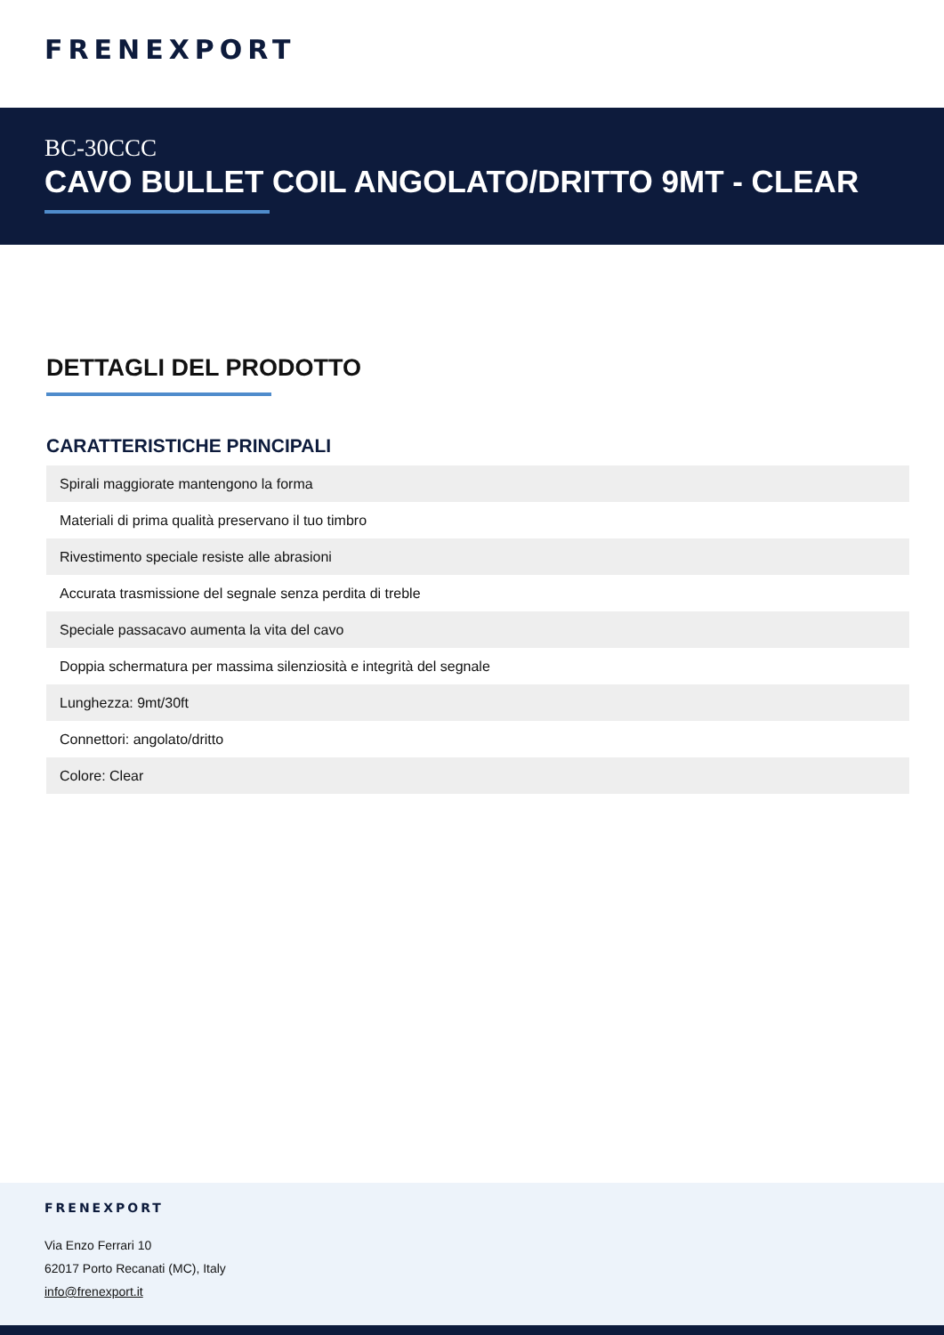FRENEXPORT
BC-30CCC
CAVO BULLET COIL ANGOLATO/DRITTO 9MT - CLEAR
DETTAGLI DEL PRODOTTO
CARATTERISTICHE PRINCIPALI
| Spirali maggiorate mantengono la forma |
| Materiali di prima qualità preservano il tuo timbro |
| Rivestimento speciale resiste alle abrasioni |
| Accurata trasmissione del segnale senza perdita di treble |
| Speciale passacavo aumenta la vita del cavo |
| Doppia schermatura per massima silenziosità e integrità del segnale |
| Lunghezza: 9mt/30ft |
| Connettori: angolato/dritto |
| Colore: Clear |
FRENEXPORT
Via Enzo Ferrari 10
62017 Porto Recanati (MC), Italy
info@frenexport.it